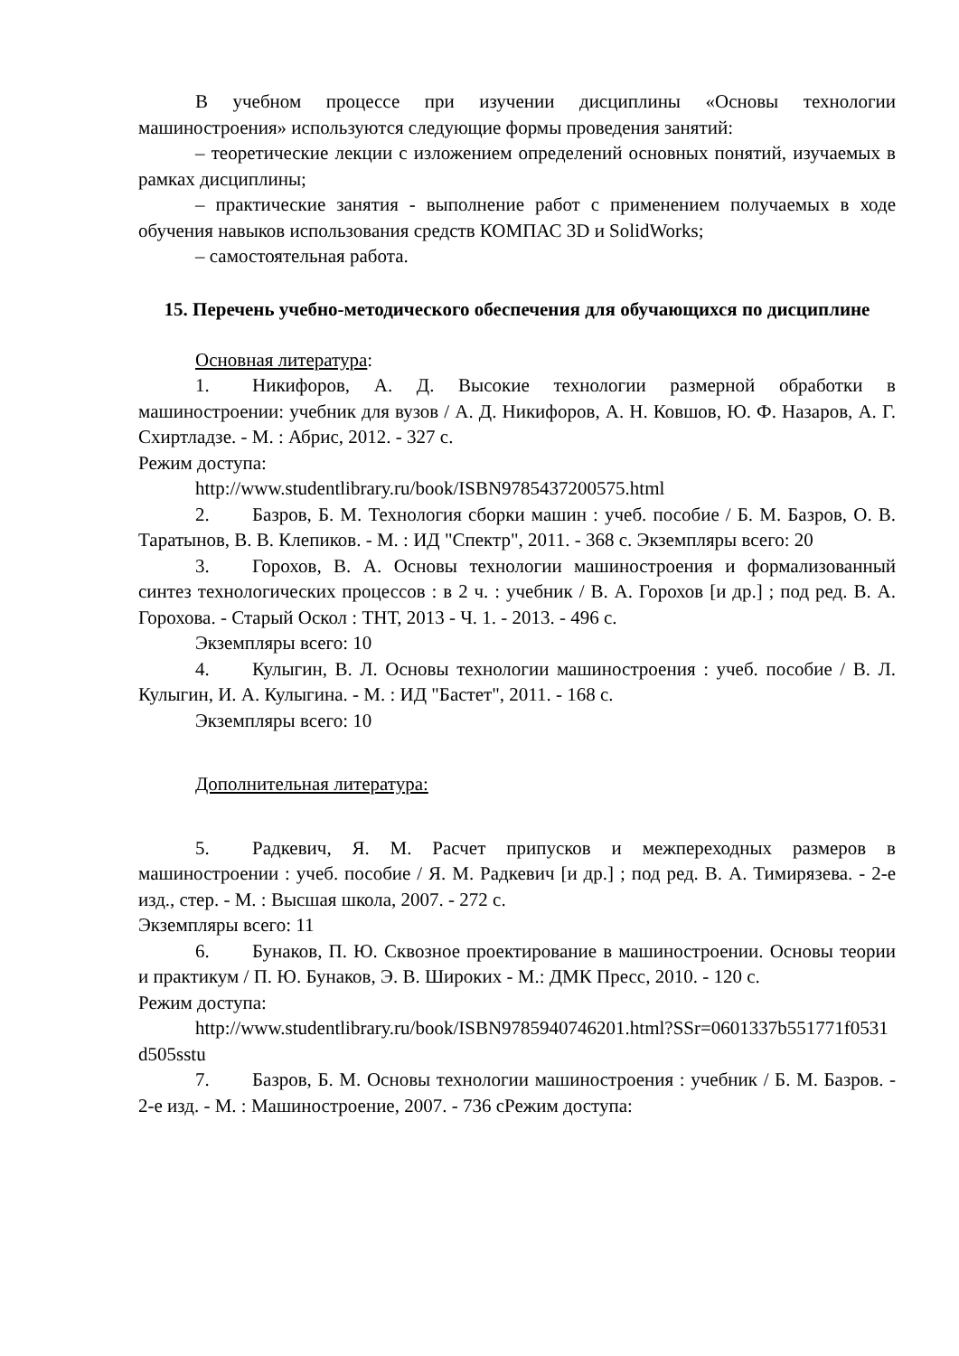В учебном процессе при изучении дисциплины «Основы технологии машиностроения» используются следующие формы проведения занятий:
– теоретические лекции с изложением определений основных понятий, изучаемых в рамках дисциплины;
– практические занятия - выполнение работ с применением получаемых в ходе обучения навыков использования средств КОМПАС 3D и SolidWorks;
– самостоятельная работа.
15. Перечень учебно-методического обеспечения для обучающихся по дисциплине
Основная литература:
1. Никифоров, А. Д. Высокие технологии размерной обработки в машиностроении: учебник для вузов / А. Д. Никифоров, А. Н. Ковшов, Ю. Ф. Назаров, А. Г. Схиртладзе. - М. : Абрис, 2012. - 327 с.
Режим доступа:
http://www.studentlibrary.ru/book/ISBN9785437200575.html
2. Базров, Б. М. Технология сборки машин : учеб. пособие / Б. М. Базров, О. В. Таратынов, В. В. Клепиков. - М. : ИД "Спектр", 2011. - 368 с. Экземпляры всего: 20
3. Горохов, В. А. Основы технологии машиностроения и формализованный синтез технологических процессов : в 2 ч. : учебник / В. А. Горохов [и др.] ; под ред. В. А. Горохова. - Старый Оскол : ТНТ, 2013 - Ч. 1. - 2013. - 496 с.
Экземпляры всего: 10
4. Кулыгин, В. Л. Основы технологии машиностроения : учеб. пособие / В. Л. Кулыгин, И. А. Кулыгина. - М. : ИД "Бастет", 2011. - 168 с.
Экземпляры всего: 10
Дополнительная литература:
5. Радкевич, Я. М. Расчет припусков и межпереходных размеров в машиностроении : учеб. пособие / Я. М. Радкевич [и др.] ; под ред. В. А. Тимирязева. - 2-е изд., стер. - М. : Высшая школа, 2007. - 272 с.
Экземпляры всего: 11
6. Бунаков, П. Ю. Сквозное проектирование в машиностроении. Основы теории и практикум / П. Ю. Бунаков, Э. В. Широких - М.: ДМК Пресс, 2010. - 120 с.
Режим доступа:
http://www.studentlibrary.ru/book/ISBN9785940746201.html?SSr=0601337b551771f0531d505sstu
7. Базров, Б. М. Основы технологии машиностроения : учебник / Б. М. Базров. - 2-е изд. - М. : Машиностроение, 2007. - 736 сРежим доступа: